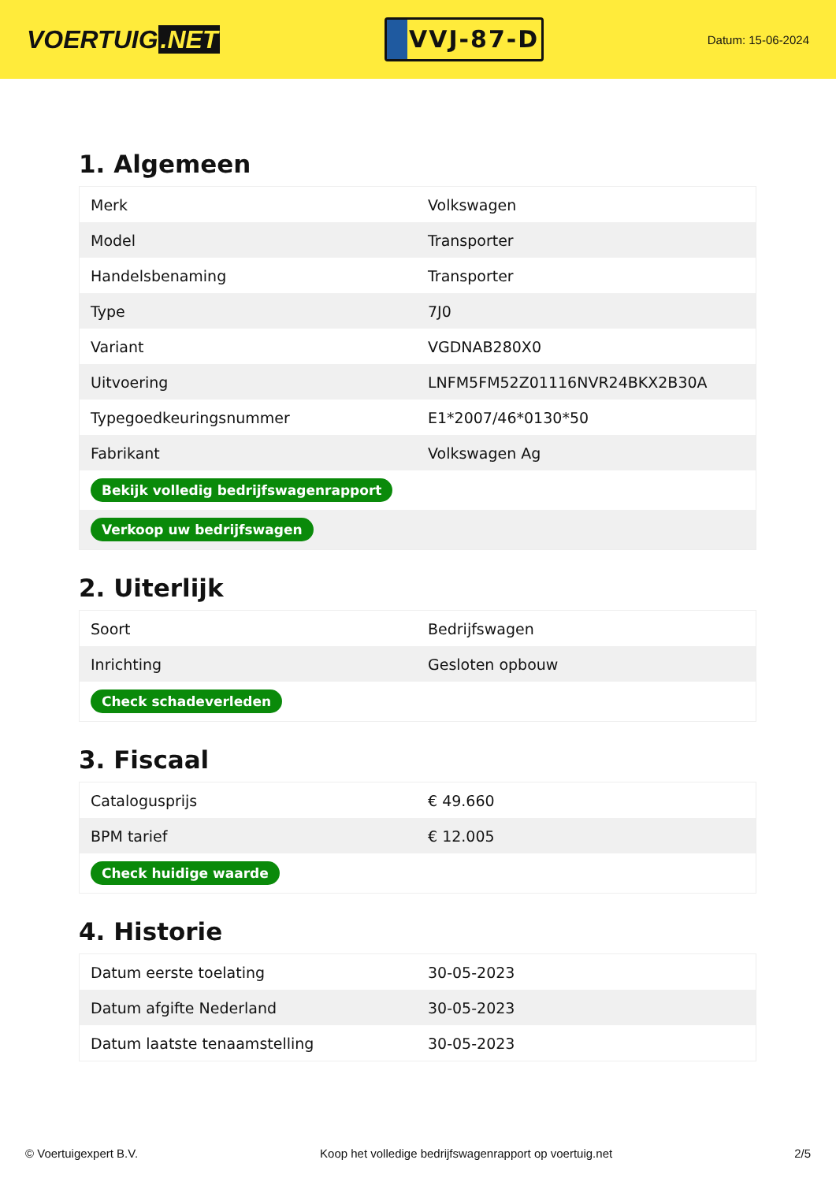VOERTUIG.NET
VVJ-87-D
Datum: 15-06-2024
1. Algemeen
| Merk | Volkswagen |
| Model | Transporter |
| Handelsbenaming | Transporter |
| Type | 7J0 |
| Variant | VGDNAB280X0 |
| Uitvoering | LNFM5FM52Z01116NVR24BKX2B30A |
| Typegoedkeuringsnummer | E1*2007/46*0130*50 |
| Fabrikant | Volkswagen Ag |
| Bekijk volledig bedrijfswagenrapport | |
| Verkoop uw bedrijfswagen | |
2. Uiterlijk
| Soort | Bedrijfswagen |
| Inrichting | Gesloten opbouw |
| Check schadeverleden | |
3. Fiscaal
| Catalogusprijs | € 49.660 |
| BPM tarief | € 12.005 |
| Check huidige waarde | |
4. Historie
| Datum eerste toelating | 30-05-2023 |
| Datum afgifte Nederland | 30-05-2023 |
| Datum laatste tenaamstelling | 30-05-2023 |
© Voertuigexpert B.V. Koop het volledige bedrijfswagenrapport op voertuig.net 2/5